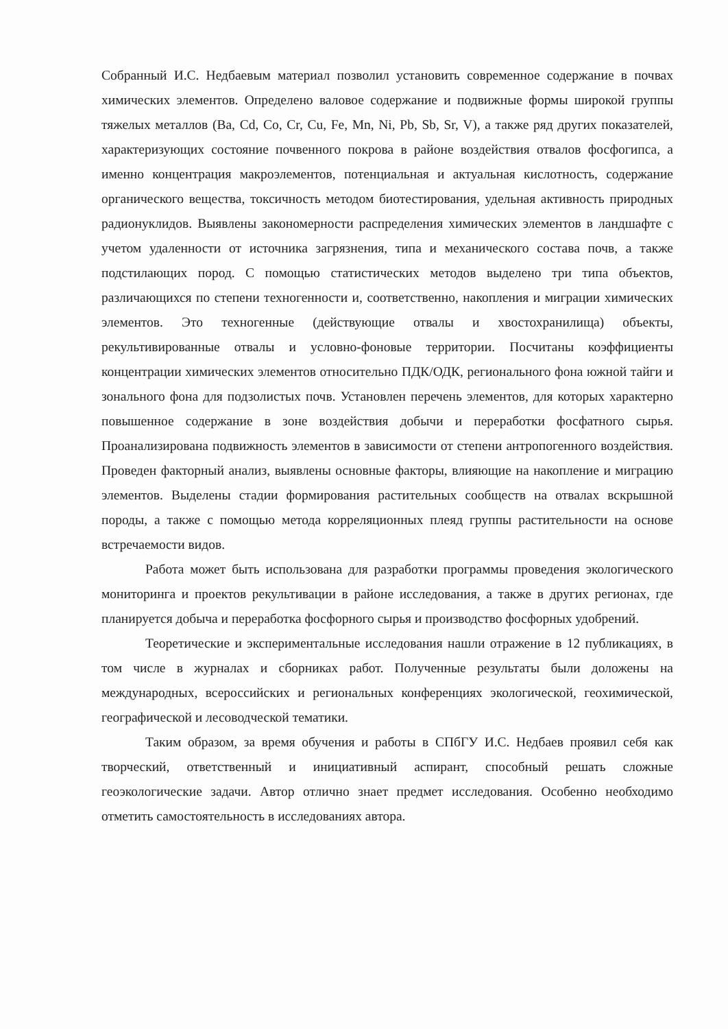Собранный И.С. Недбаевым материал позволил установить современное содержание в почвах химических элементов. Определено валовое содержание и подвижные формы широкой группы тяжелых металлов (Ba, Cd, Co, Cr, Cu, Fe, Mn, Ni, Pb, Sb, Sr, V), а также ряд других показателей, характеризующих состояние почвенного покрова в районе воздействия отвалов фосфогипса, а именно концентрация макроэлементов, потенциальная и актуальная кислотность, содержание органического вещества, токсичность методом биотестирования, удельная активность природных радионуклидов. Выявлены закономерности распределения химических элементов в ландшафте с учетом удаленности от источника загрязнения, типа и механического состава почв, а также подстилающих пород. С помощью статистических методов выделено три типа объектов, различающихся по степени техногенности и, соответственно, накопления и миграции химических элементов. Это техногенные (действующие отвалы и хвостохранилища) объекты, рекультивированные отвалы и условно-фоновые территории. Посчитаны коэффициенты концентрации химических элементов относительно ПДК/ОДК, регионального фона южной тайги и зонального фона для подзолистых почв. Установлен перечень элементов, для которых характерно повышенное содержание в зоне воздействия добычи и переработки фосфатного сырья. Проанализирована подвижность элементов в зависимости от степени антропогенного воздействия. Проведен факторный анализ, выявлены основные факторы, влияющие на накопление и миграцию элементов. Выделены стадии формирования растительных сообществ на отвалах вскрышной породы, а также с помощью метода корреляционных плеяд группы растительности на основе встречаемости видов.
Работа может быть использована для разработки программы проведения экологического мониторинга и проектов рекультивации в районе исследования, а также в других регионах, где планируется добыча и переработка фосфорного сырья и производство фосфорных удобрений.
Теоретические и экспериментальные исследования нашли отражение в 12 публикациях, в том числе в журналах и сборниках работ. Полученные результаты были доложены на международных, всероссийских и региональных конференциях экологической, геохимической, географической и лесоводческой тематики.
Таким образом, за время обучения и работы в СПбГУ И.С. Недбаев проявил себя как творческий, ответственный и инициативный аспирант, способный решать сложные геоэкологические задачи. Автор отлично знает предмет исследования. Особенно необходимо отметить самостоятельность в исследованиях автора.